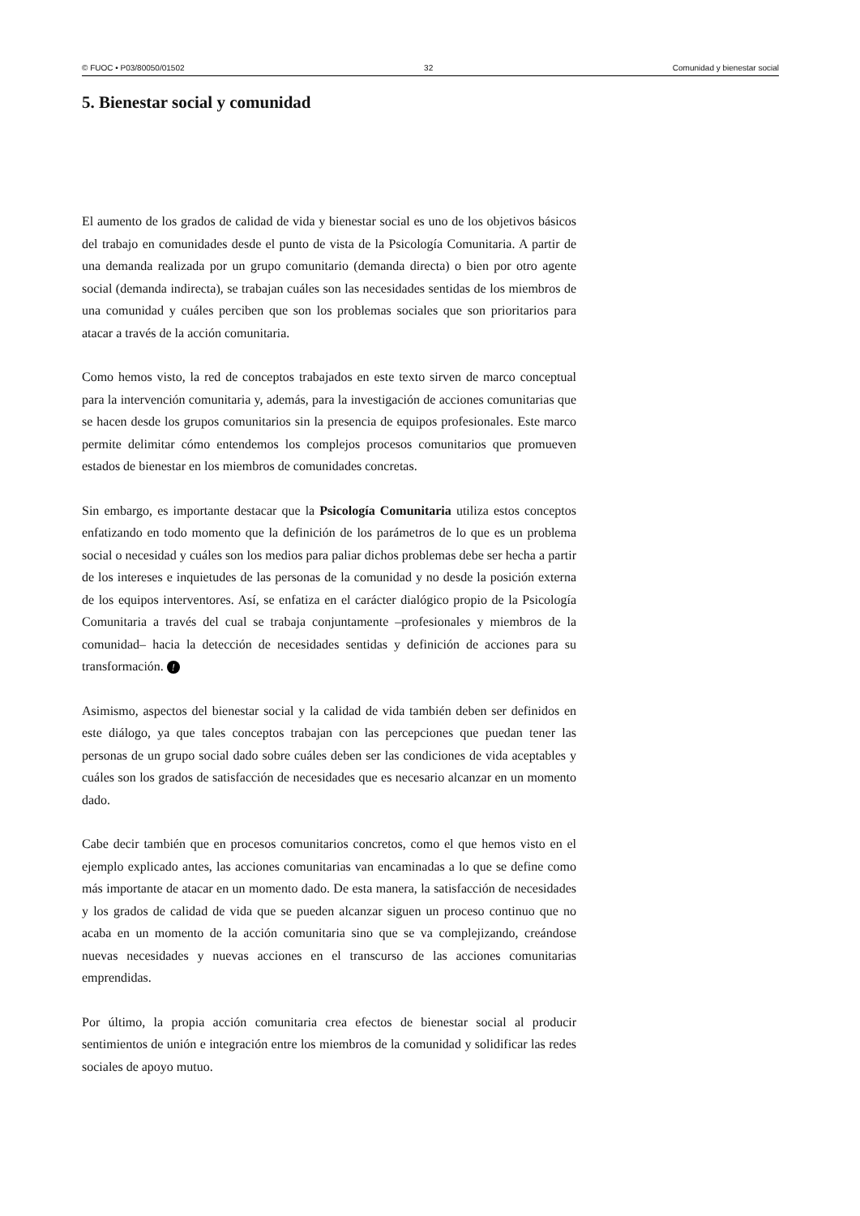© FUOC • P03/80050/01502 32 Comunidad y bienestar social
5. Bienestar social y comunidad
El aumento de los grados de calidad de vida y bienestar social es uno de los objetivos básicos del trabajo en comunidades desde el punto de vista de la Psicología Comunitaria. A partir de una demanda realizada por un grupo comunitario (demanda directa) o bien por otro agente social (demanda indirecta), se trabajan cuáles son las necesidades sentidas de los miembros de una comunidad y cuáles perciben que son los problemas sociales que son prioritarios para atacar a través de la acción comunitaria.
Como hemos visto, la red de conceptos trabajados en este texto sirven de marco conceptual para la intervención comunitaria y, además, para la investigación de acciones comunitarias que se hacen desde los grupos comunitarios sin la presencia de equipos profesionales. Este marco permite delimitar cómo entendemos los complejos procesos comunitarios que promueven estados de bienestar en los miembros de comunidades concretas.
Sin embargo, es importante destacar que la Psicología Comunitaria utiliza estos conceptos enfatizando en todo momento que la definición de los parámetros de lo que es un problema social o necesidad y cuáles son los medios para paliar dichos problemas debe ser hecha a partir de los intereses e inquietudes de las personas de la comunidad y no desde la posición externa de los equipos interventores. Así, se enfatiza en el carácter dialógico propio de la Psicología Comunitaria a través del cual se trabaja conjuntamente –profesionales y miembros de la comunidad– hacia la detección de necesidades sentidas y definición de acciones para su transformación. !
Asimismo, aspectos del bienestar social y la calidad de vida también deben ser definidos en este diálogo, ya que tales conceptos trabajan con las percepciones que puedan tener las personas de un grupo social dado sobre cuáles deben ser las condiciones de vida aceptables y cuáles son los grados de satisfacción de necesidades que es necesario alcanzar en un momento dado.
Cabe decir también que en procesos comunitarios concretos, como el que hemos visto en el ejemplo explicado antes, las acciones comunitarias van encaminadas a lo que se define como más importante de atacar en un momento dado. De esta manera, la satisfacción de necesidades y los grados de calidad de vida que se pueden alcanzar siguen un proceso continuo que no acaba en un momento de la acción comunitaria sino que se va complejizando, creándose nuevas necesidades y nuevas acciones en el transcurso de las acciones comunitarias emprendidas.
Por último, la propia acción comunitaria crea efectos de bienestar social al producir sentimientos de unión e integración entre los miembros de la comunidad y solidificar las redes sociales de apoyo mutuo.